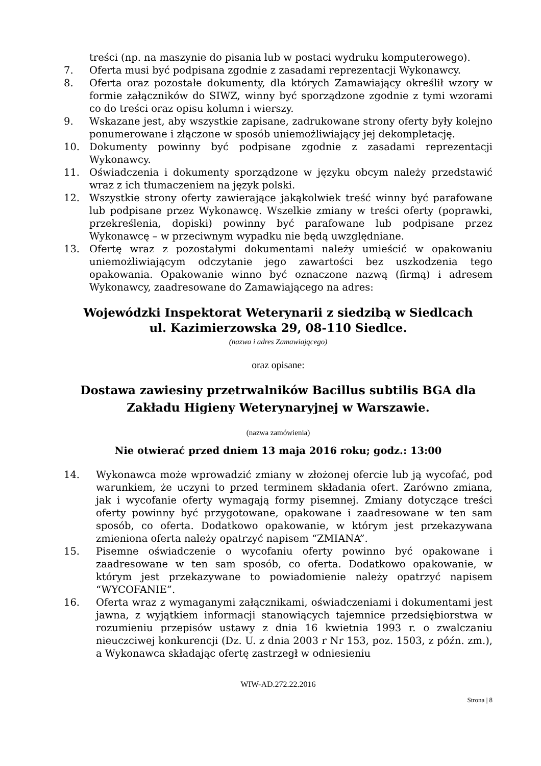treści (np. na maszynie do pisania lub w postaci wydruku komputerowego).
7. Oferta musi być podpisana zgodnie z zasadami reprezentacji Wykonawcy.
8. Oferta oraz pozostałe dokumenty, dla których Zamawiający określił wzory w formie załączników do SIWZ, winny być sporządzone zgodnie z tymi wzorami co do treści oraz opisu kolumn i wierszy.
9. Wskazane jest, aby wszystkie zapisane, zadrukowane strony oferty były kolejno ponumerowane i złączone w sposób uniemożliwiający jej dekompletację.
10. Dokumenty powinny być podpisane zgodnie z zasadami reprezentacji Wykonawcy.
11. Oświadczenia i dokumenty sporządzone w języku obcym należy przedstawić wraz z ich tłumaczeniem na język polski.
12. Wszystkie strony oferty zawierające jakąkolwiek treść winny być parafowane lub podpisane przez Wykonawcę. Wszelkie zmiany w treści oferty (poprawki, przekreślenia, dopiski) powinny być parafowane lub podpisane przez Wykonawcę – w przeciwnym wypadku nie będą uwzględniane.
13. Ofertę wraz z pozostałymi dokumentami należy umieścić w opakowaniu uniemożliwiającym odczytanie jego zawartości bez uszkodzenia tego opakowania. Opakowanie winno być oznaczone nazwą (firmą) i adresem Wykonawcy, zaadresowane do Zamawiającego na adres:
Wojewódzki Inspektorat Weterynarii z siedzibą w Siedlcach
ul. Kazimierzowska 29, 08-110 Siedlce.
(nazwa i adres Zamawiającego)
oraz opisane:
Dostawa zawiesiny przetrwalników Bacillus subtilis BGA dla
Zakładu Higieny Weterynaryjnej w Warszawie.
(nazwa zamówienia)
Nie otwierać przed dniem 13 maja 2016 roku; godz.: 13:00
14. Wykonawca może wprowadzić zmiany w złożonej ofercie lub ją wycofać, pod warunkiem, że uczyni to przed terminem składania ofert. Zarówno zmiana, jak i wycofanie oferty wymagają formy pisemnej. Zmiany dotyczące treści oferty powinny być przygotowane, opakowane i zaadresowane w ten sam sposób, co oferta. Dodatkowo opakowanie, w którym jest przekazywana zmieniona oferta należy opatrzyć napisem “ZMIANA”.
15. Pisemne oświadczenie o wycofaniu oferty powinno być opakowane i zaadresowane w ten sam sposób, co oferta. Dodatkowo opakowanie, w którym jest przekazywane to powiadomienie należy opatrzyć napisem “WYCOFANIE”.
16. Oferta wraz z wymaganymi załącznikami, oświadczeniami i dokumentami jest jawna, z wyjątkiem informacji stanowiących tajemnice przedsiębiorstwa w rozumieniu przepisów ustawy z dnia 16 kwietnia 1993 r. o zwalczaniu nieuczciwej konkurencji (Dz. U. z dnia 2003 r Nr 153, poz. 1503, z późn. zm.), a Wykonawca składając ofertę zastrzegł w odniesieniu
WIW-AD.272.22.2016
Strona | 8